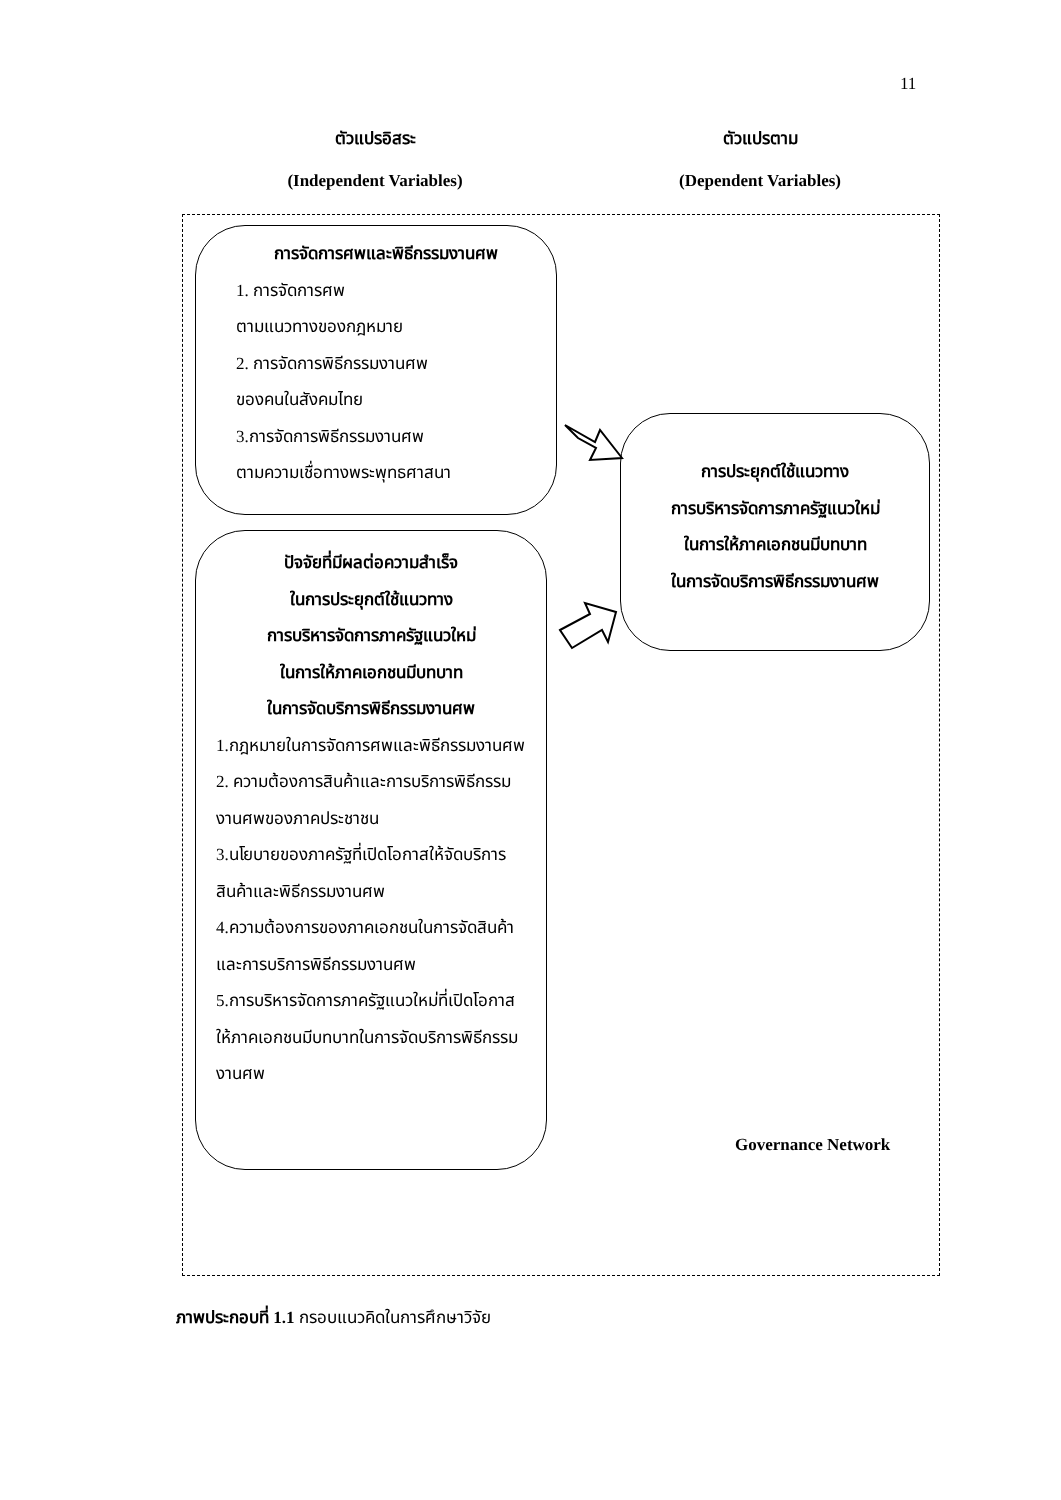11
ตัวแปรอิสระ
(Independent Variables)
ตัวแปรตาม
(Dependent Variables)
การจัดการศพและพิธีกรรมงานศพ
1. การจัดการศพ
ตามแนวทางของกฎหมาย
2. การจัดการพิธีกรรมงานศพ
ของคนในสังคมไทย
3.การจัดการพิธีกรรมงานศพ
ตามความเชื่อทางพระพุทธศาสนา
ปัจจัยที่มีผลต่อความสำเร็จ
ในการประยุกต์ใช้แนวทาง
การบริหารจัดการภาครัฐแนวใหม่
ในการให้ภาคเอกชนมีบทบาท
ในการจัดบริการพิธีกรรมงานศพ
1.กฎหมายในการจัดการศพและพิธีกรรมงานศพ
2. ความต้องการสินค้าและการบริการพิธีกรรมงานศพของภาคประชาชน
3.นโยบายของภาครัฐที่เปิดโอกาสให้จัดบริการสินค้าและพิธีกรรมงานศพ
4.ความต้องการของภาคเอกชนในการจัดสินค้าและการบริการพิธีกรรมงานศพ
5.การบริหารจัดการภาครัฐแนวใหม่ที่เปิดโอกาสให้ภาคเอกชนมีบทบาทในการจัดบริการพิธีกรรมงานศพ
การประยุกต์ใช้แนวทาง
การบริหารจัดการภาครัฐแนวใหม่
ในการให้ภาคเอกชนมีบทบาท
ในการจัดบริการพิธีกรรมงานศพ
Governance Network
ภาพประกอบที่ 1.1 กรอบแนวคิดในการศึกษาวิจัย